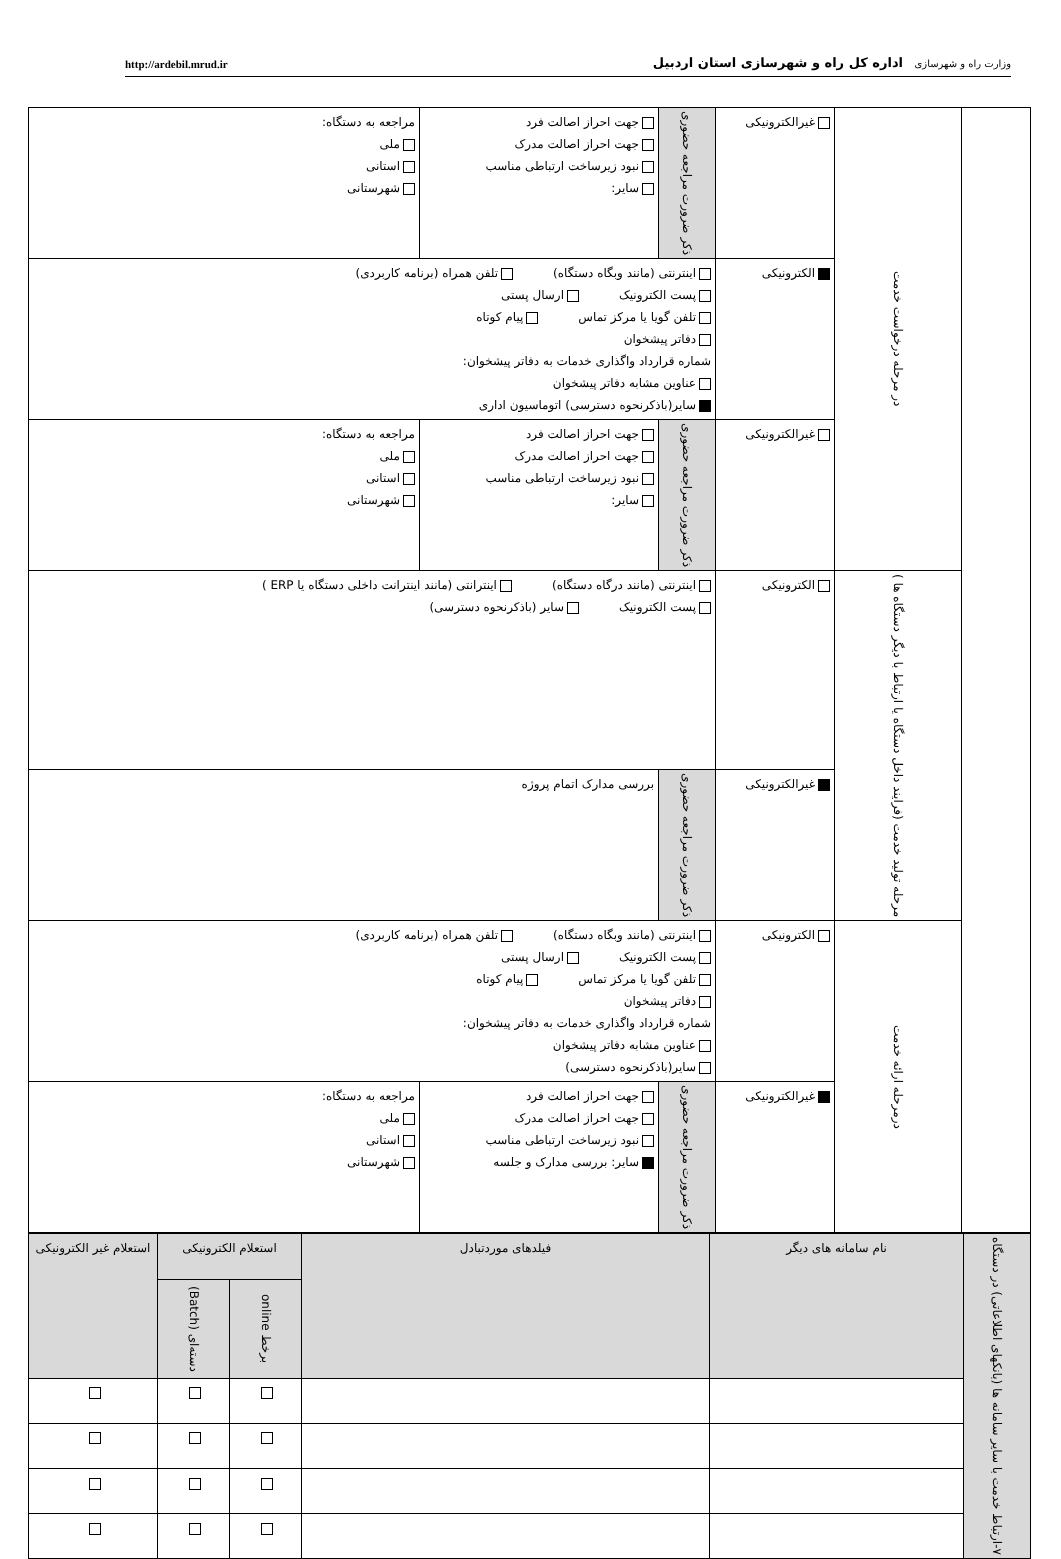وزارت راه و شهرسازی اداره کل راه و شهرسازی استان اردبیل
http://ardebil.mrud.ir
| | در مرحله درخواست خدمت | غیرالکترونیکی | ذکر ضرورت مراجعه حضوری | جهت احراز اصالت فرد جهت احراز اصالت مدرک نبود زیرساخت ارتباطی مناسب سایر: | مراجعه به دستگاه: ملی استانی شهرستانی |
| | | الکترونیکی | اینترنتی (مانند وبگاه دستگاه) تلفن همراه (برنامه کاربردی) پست الکترونیک ارسال پستی تلفن گویا یا مرکز تماس پیام کوتاه دفاتر پیشخوان شماره قرارداد واگذاری خدمات به دفاتر پیشخوان: عناوین مشابه دفاتر پیشخوان سایر(باذکرنحوه دسترسی) اتوماسیون اداری | | |
| | | غیرالکترونیکی | ذکر ضرورت مراجعه حضوری | جهت احراز اصالت فرد جهت احراز اصالت مدرک نبود زیرساخت ارتباطی مناسب سایر: | مراجعه به دستگاه: ملی استانی شهرستانی |
| | مرحله تولید خدمت (فرایند داخل دستگاه یا ارتباط با دیگر دستگاه ها ) | الکترونیکی | اینترنتی (مانند درگاه دستگاه) اینترانتی (مانند اینترانت داخلی دستگاه یا ERP ) پست الکترونیک سایر (باذکرنحوه دسترسی) | | |
| | | غیرالکترونیکی | ذکر ضرورت مراجعه حضوری | بررسی مدارک اتمام پروژه | |
| | درمرحله ارائه خدمت | الکترونیکی | اینترنتی (مانند وبگاه دستگاه) تلفن همراه (برنامه کاربردی) پست الکترونیک ارسال پستی تلفن گویا یا مرکز تماس پیام کوتاه دفاتر پیشخوان شماره قرارداد واگذاری خدمات به دفاتر پیشخوان: عناوین مشابه دفاتر پیشخوان سایر(باذکرنحوه دسترسی) | | |
| | | غیرالکترونیکی | ذکر ضرورت مراجعه حضوری | جهت احراز اصالت فرد جهت احراز اصالت مدرک نبود زیرساخت ارتباطی مناسب سایر: بررسی مدارک و جلسه | مراجعه به دستگاه: ملی استانی شهرستانی |
| ۷-ارتباط خدمت با سایر سامانه ها (بانکهای اطلاعاتی) در دستگاه | نام سامانه های دیگر | فیلدهای موردتبادل | استعلام الکترونیکی | | استعلام غیر الکترونیکی |
| --- | --- | --- | --- | --- | --- |
| | | | برخط online | دسته‌ای (Batch) | |